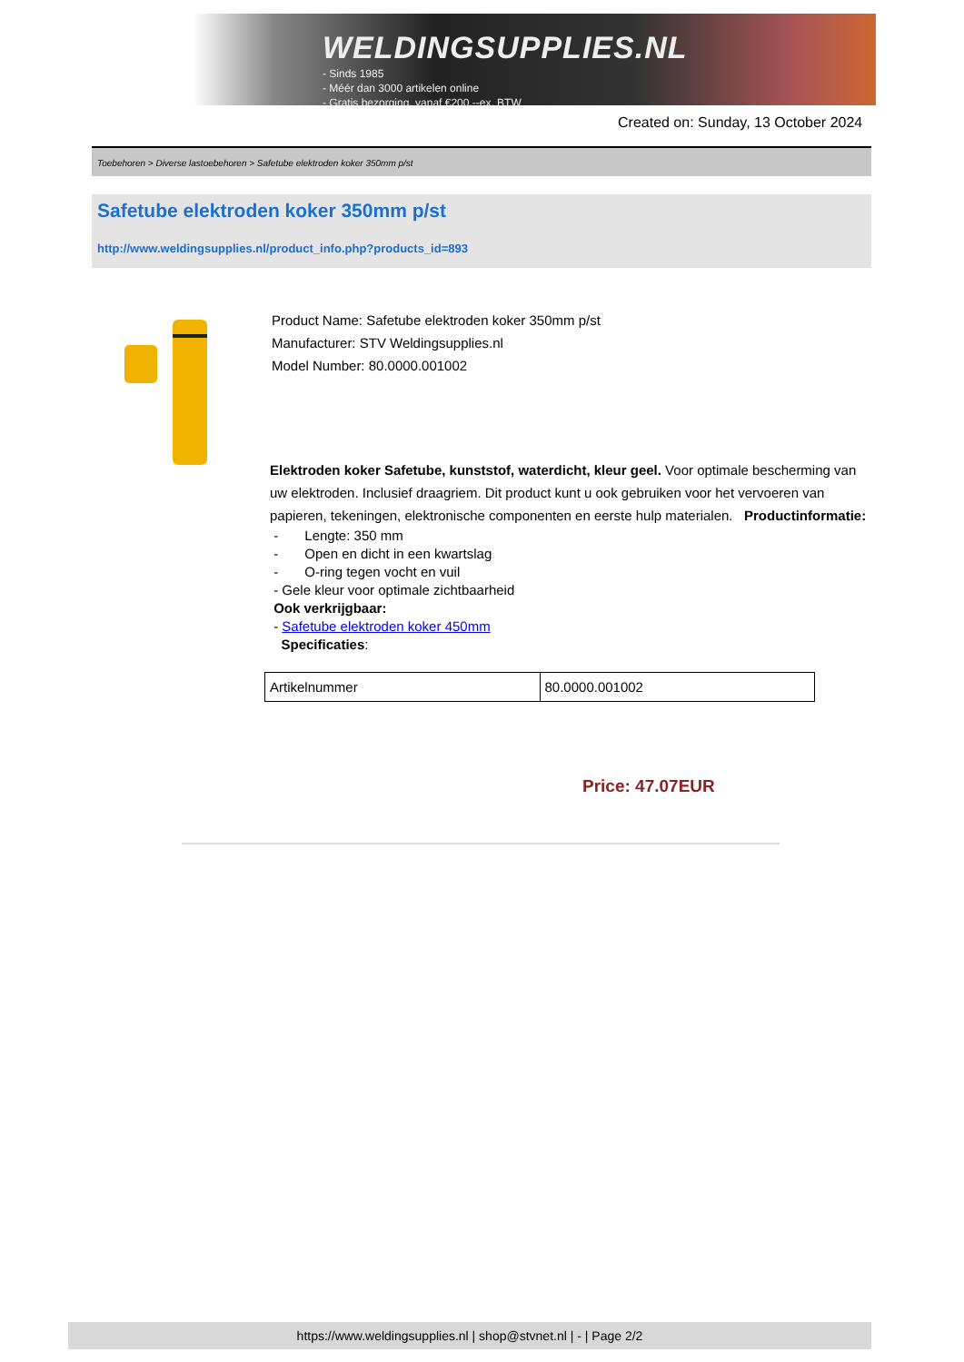WELDINGSUPPLIES.NL
- Sinds 1985
- Méér dan 3000 artikelen online
- Gratis bezorging, vanaf €200,--ex. BTW
Created on: Sunday, 13 October 2024
Toebehoren > Diverse lastoebehoren > Safetube elektroden koker 350mm p/st
Safetube elektroden koker 350mm p/st
http://www.weldingsupplies.nl/product_info.php?products_id=893
Product Name: Safetube elektroden koker 350mm p/st
Manufacturer: STV Weldingsupplies.nl
Model Number: 80.0000.001002
Elektroden koker Safetube, kunststof, waterdicht, kleur geel. Voor optimale bescherming van uw elektroden. Inclusief draagriem. Dit product kunt u ook gebruiken voor het vervoeren van papieren, tekeningen, elektronische componenten en eerste hulp materialen. Productinformatie:
- Lengte: 350 mm
- Open en dicht in een kwartslag
- O-ring tegen vocht en vuil
- Gele kleur voor optimale zichtbaarheid
Ook verkrijgbaar:
- Safetube elektroden koker 450mm
Specificaties:
| Artikelnummer | 80.0000.001002 |
Price: 47.07EUR
https://www.weldingsupplies.nl | shop@stvnet.nl | - | Page 2/2